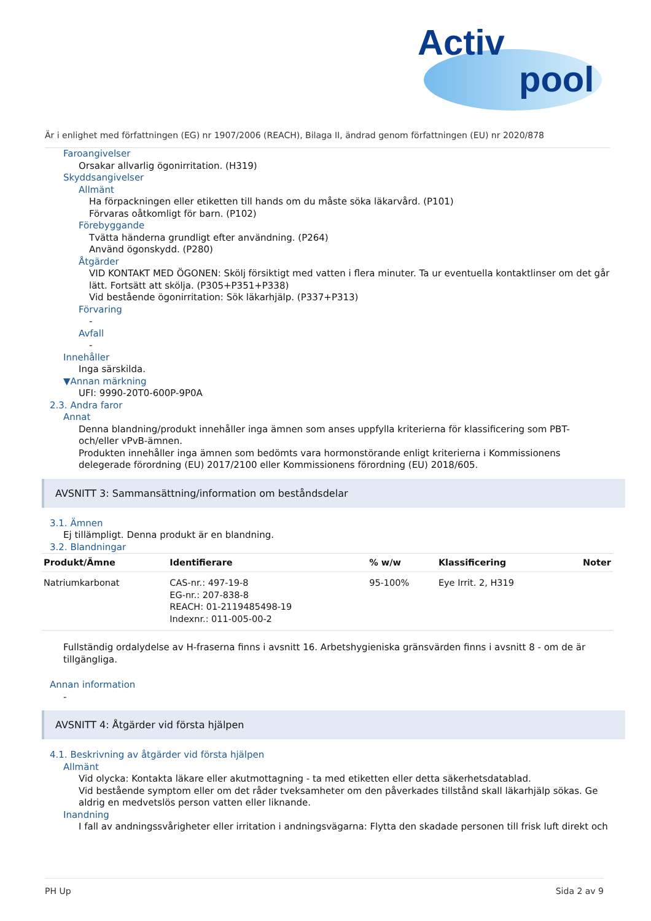Activ
pool
Är i enlighet med författningen (EG) nr 1907/2006 (REACH), Bilaga II, ändrad genom författningen (EU) nr 2020/878
Faroangivelser
Orsakar allvarlig ögonirritation. (H319)
Skyddsangivelser
Allmänt
Ha förpackningen eller etiketten till hands om du måste söka läkarvård. (P101)
Förvaras oåtkomligt för barn. (P102)
Förebyggande
Tvätta händerna grundligt efter användning. (P264)
Använd ögonskydd. (P280)
Åtgärder
VID KONTAKT MED ÖGONEN: Skölj försiktigt med vatten i flera minuter. Ta ur eventuella kontaktlinser om det går lätt. Fortsätt att skölja. (P305+P351+P338)
Vid bestående ögonirritation: Sök läkarhjälp. (P337+P313)
Förvaring
-
Avfall
-
Innehåller
Inga särskilda.
▼Annan märkning
UFI: 9990-20T0-600P-9P0A
2.3. Andra faror
Annat
Denna blandning/produkt innehåller inga ämnen som anses uppfylla kriterierna för klassificering som PBT- och/eller vPvB-ämnen.
Produkten innehåller inga ämnen som bedömts vara hormonstörande enligt kriterierna i Kommissionens delegerade förordning (EU) 2017/2100 eller Kommissionens förordning (EU) 2018/605.
AVSNITT 3: Sammansättning/information om beståndsdelar
3.1. Ämnen
Ej tillämpligt. Denna produkt är en blandning.
3.2. Blandningar
| Produkt/Ämne | Identifierare | % w/w | Klassificering | Noter |
| --- | --- | --- | --- | --- |
| Natriumkarbonat | CAS-nr.: 497-19-8 EG-nr.: 207-838-8 REACH: 01-2119485498-19 Indexnr.: 011-005-00-2 | 95-100% | Eye Irrit. 2, H319 | |
Fullständig ordalydelse av H-fraserna finns i avsnitt 16. Arbetshygieniska gränsvärden finns i avsnitt 8 - om de är tillgängliga.
Annan information
-
AVSNITT 4: Åtgärder vid första hjälpen
4.1. Beskrivning av åtgärder vid första hjälpen
Allmänt
Vid olycka: Kontakta läkare eller akutmottagning - ta med etiketten eller detta säkerhetsdatablad.
Vid bestående symptom eller om det råder tveksamheter om den påverkades tillstånd skall läkarhjälp sökas. Ge aldrig en medvetslös person vatten eller liknande.
Inandning
I fall av andningssvårigheter eller irritation i andningsvägarna: Flytta den skadade personen till frisk luft direkt och
PH Up Sida 2 av 9